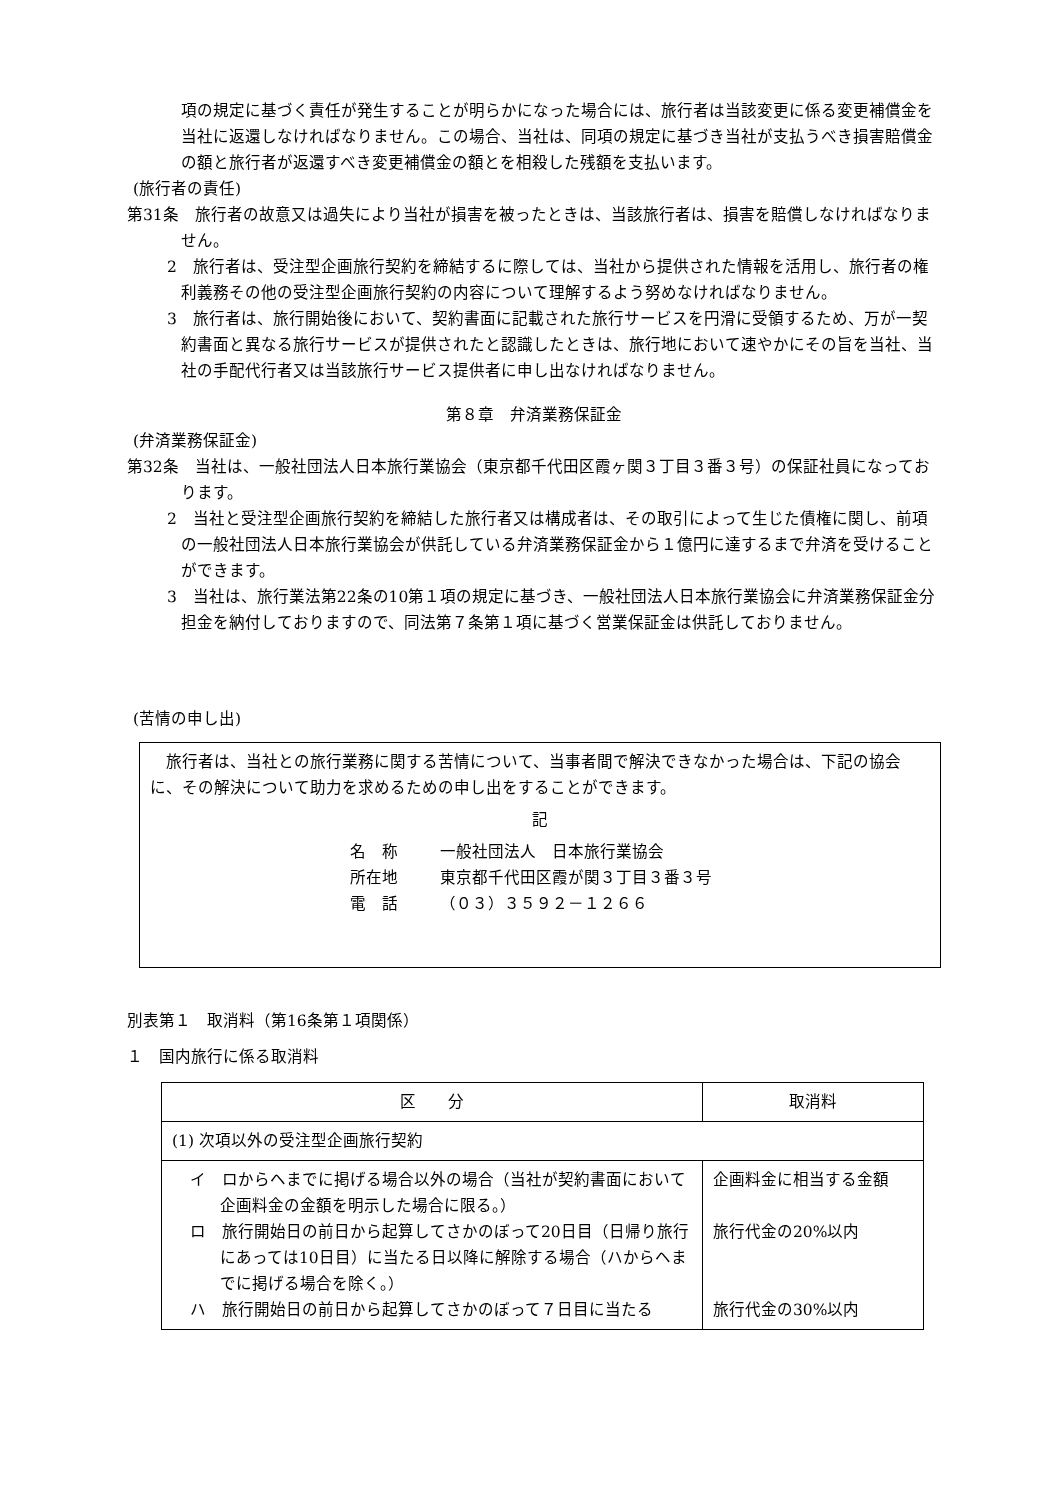項の規定に基づく責任が発生することが明らかになった場合には、旅行者は当該変更に係る変更補償金を当社に返還しなければなりません。この場合、当社は、同項の規定に基づき当社が支払うべき損害賠償金の額と旅行者が返還すべき変更補償金の額とを相殺した残額を支払います。
(旅行者の責任)
第31条　旅行者の故意又は過失により当社が損害を被ったときは、当該旅行者は、損害を賠償しなければなりません。
2　旅行者は、受注型企画旅行契約を締結するに際しては、当社から提供された情報を活用し、旅行者の権利義務その他の受注型企画旅行契約の内容について理解するよう努めなければなりません。
3　旅行者は、旅行開始後において、契約書面に記載された旅行サービスを円滑に受領するため、万が一契約書面と異なる旅行サービスが提供されたと認識したときは、旅行地において速やかにその旨を当社、当社の手配代行者又は当該旅行サービス提供者に申し出なければなりません。
第８章　弁済業務保証金
(弁済業務保証金)
第32条　当社は、一般社団法人日本旅行業協会（東京都千代田区霞ヶ関３丁目３番３号）の保証社員になっております。
2　当社と受注型企画旅行契約を締結した旅行者又は構成者は、その取引によって生じた債権に関し、前項の一般社団法人日本旅行業協会が供託している弁済業務保証金から１億円に達するまで弁済を受けることができます。
3　当社は、旅行業法第22条の10第１項の規定に基づき、一般社団法人日本旅行業協会に弁済業務保証金分担金を納付しておりますので、同法第７条第１項に基づく営業保証金は供託しておりません。
(苦情の申し出)
　旅行者は、当社との旅行業務に関する苦情について、当事者間で解決できなかった場合は、下記の協会に、その解決について助力を求めるための申し出をすることができます。
記
名　称 一般社団法人　日本旅行業協会
所在地 東京都千代田区霞が関３丁目３番３号
電　話 （０３）３５９２－１２６６
別表第１　取消料（第16条第１項関係）
１　国内旅行に係る取消料
| 区 分 | 取消料 |
| --- | --- |
| (1) 次項以外の受注型企画旅行契約 | |
| イ ロからヘまでに掲げる場合以外の場合（当社が契約書面において企画料金の金額を明示した場合に限る。） ロ 旅行開始日の前日から起算してさかのぼって20日目（日帰り旅行にあっては10日目）に当たる日以降に解除する場合（ハからヘまでに掲げる場合を除く。） ハ 旅行開始日の前日から起算してさかのぼって７日目に当たる | 企画料金に相当する金額 旅行代金の20%以内 旅行代金の30%以内 |